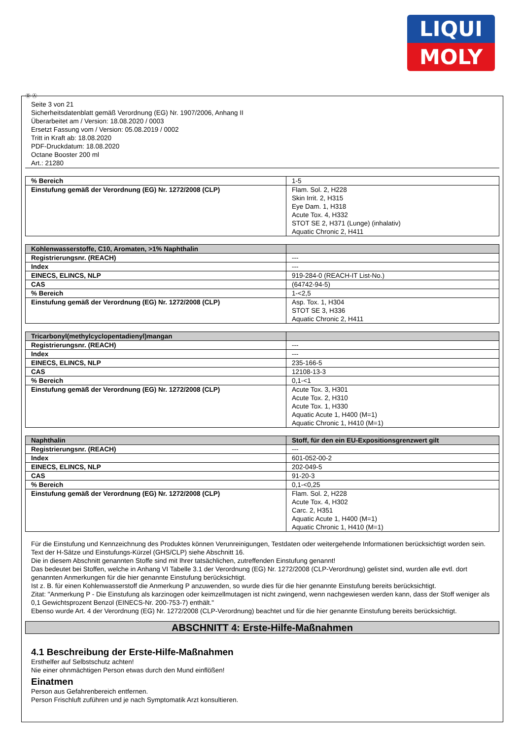LIQUI
MOLY
Ⓓ Ⓐ
Seite 3 von 21
Sicherheitsdatenblatt gemäß Verordnung (EG) Nr. 1907/2006, Anhang II
Überarbeitet am / Version: 18.08.2020 / 0003
Ersetzt Fassung vom / Version: 05.08.2019 / 0002
Tritt in Kraft ab: 18.08.2020
PDF-Druckdatum: 18.08.2020
Octane Booster 200 ml
Art.: 21280
| % Bereich | 1-5 |
| Einstufung gemäß der Verordnung (EG) Nr. 1272/2008 (CLP) | Flam. Sol. 2, H228 Skin Irrit. 2, H315 Eye Dam. 1, H318 Acute Tox. 4, H332 STOT SE 2, H371 (Lunge) (inhalativ) Aquatic Chronic 2, H411 |
| Kohlenwasserstoffe, C10, Aromaten, >1% Naphthalin | |
| Registrierungsnr. (REACH) | --- |
| Index | --- |
| EINECS, ELINCS, NLP | 919-284-0 (REACH-IT List-No.) |
| CAS | (64742-94-5) |
| % Bereich | 1-<2,5 |
| Einstufung gemäß der Verordnung (EG) Nr. 1272/2008 (CLP) | Asp. Tox. 1, H304 STOT SE 3, H336 Aquatic Chronic 2, H411 |
| Tricarbonyl(methylcyclopentadienyl)mangan | |
| Registrierungsnr. (REACH) | --- |
| Index | --- |
| EINECS, ELINCS, NLP | 235-166-5 |
| CAS | 12108-13-3 |
| % Bereich | 0,1-<1 |
| Einstufung gemäß der Verordnung (EG) Nr. 1272/2008 (CLP) | Acute Tox. 3, H301 Acute Tox. 2, H310 Acute Tox. 1, H330 Aquatic Acute 1, H400 (M=1) Aquatic Chronic 1, H410 (M=1) |
| Naphthalin | Stoff, für den ein EU-Expositionsgrenzwert gilt |
| Registrierungsnr. (REACH) | --- |
| Index | 601-052-00-2 |
| EINECS, ELINCS, NLP | 202-049-5 |
| CAS | 91-20-3 |
| % Bereich | 0,1-<0,25 |
| Einstufung gemäß der Verordnung (EG) Nr. 1272/2008 (CLP) | Flam. Sol. 2, H228 Acute Tox. 4, H302 Carc. 2, H351 Aquatic Acute 1, H400 (M=1) Aquatic Chronic 1, H410 (M=1) |
Für die Einstufung und Kennzeichnung des Produktes können Verunreinigungen, Testdaten oder weitergehende Informationen berücksichtigt worden sein.
Text der H-Sätze und Einstufungs-Kürzel (GHS/CLP) siehe Abschnitt 16.
Die in diesem Abschnitt genannten Stoffe sind mit Ihrer tatsächlichen, zutreffenden Einstufung genannt!
Das bedeutet bei Stoffen, welche in Anhang VI Tabelle 3.1 der Verordnung (EG) Nr. 1272/2008 (CLP-Verordnung) gelistet sind, wurden alle evtl. dort genannten Anmerkungen für die hier genannte Einstufung berücksichtigt.
Ist z. B. für einen Kohlenwasserstoff die Anmerkung P anzuwenden, so wurde dies für die hier genannte Einstufung bereits berücksichtigt.
Zitat: "Anmerkung P - Die Einstufung als karzinogen oder keimzellmutagen ist nicht zwingend, wenn nachgewiesen werden kann, dass der Stoff weniger als 0,1 Gewichtsprozent Benzol (EINECS-Nr. 200-753-7) enthält."
Ebenso wurde Art. 4 der Verordnung (EG) Nr. 1272/2008 (CLP-Verordnung) beachtet und für die hier genannte Einstufung bereits berücksichtigt.
ABSCHNITT 4: Erste-Hilfe-Maßnahmen
4.1 Beschreibung der Erste-Hilfe-Maßnahmen
Ersthelfer auf Selbstschutz achten!
Nie einer ohnmächtigen Person etwas durch den Mund einflößen!
Einatmen
Person aus Gefahrenbereich entfernen.
Person Frischluft zuführen und je nach Symptomatik Arzt konsultieren.